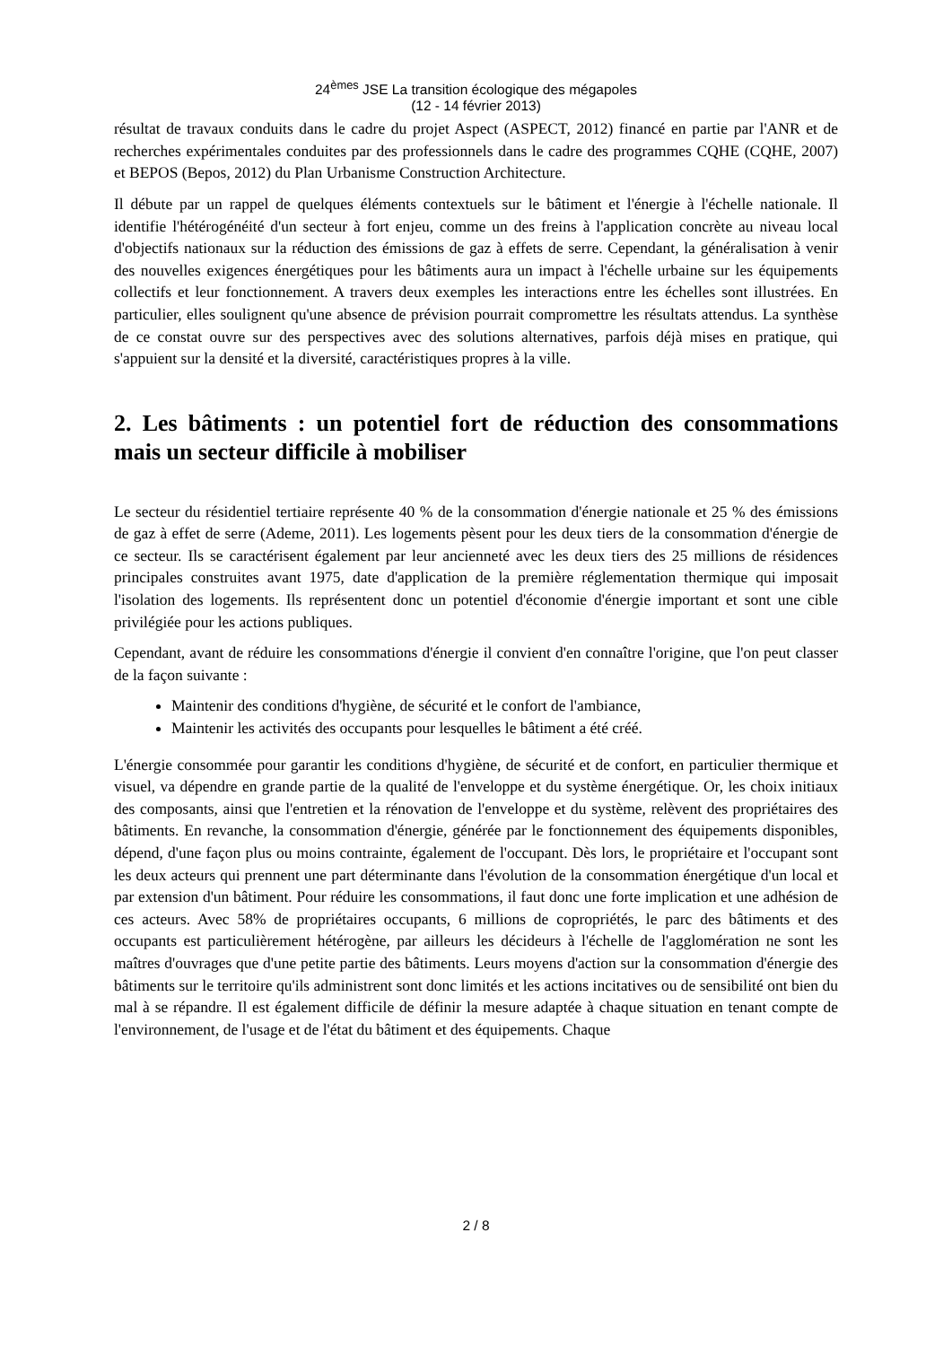24<sup>èmes</sup> JSE La transition écologique des mégapoles
(12 - 14 février 2013)
résultat de travaux conduits dans le cadre du projet Aspect (ASPECT, 2012) financé en partie par l'ANR et de recherches expérimentales conduites par des professionnels dans le cadre des programmes CQHE (CQHE, 2007) et BEPOS (Bepos, 2012) du Plan Urbanisme Construction Architecture.
Il débute par un rappel de quelques éléments contextuels sur le bâtiment et l'énergie à l'échelle nationale. Il identifie l'hétérogénéité d'un secteur à fort enjeu, comme un des freins à l'application concrète au niveau local d'objectifs nationaux sur la réduction des émissions de gaz à effets de serre. Cependant, la généralisation à venir des nouvelles exigences énergétiques pour les bâtiments aura un impact à l'échelle urbaine sur les équipements collectifs et leur fonctionnement. A travers deux exemples les interactions entre les échelles sont illustrées. En particulier, elles soulignent qu'une absence de prévision pourrait compromettre les résultats attendus. La synthèse de ce constat ouvre sur des perspectives avec des solutions alternatives, parfois déjà mises en pratique, qui s'appuient sur la densité et la diversité, caractéristiques propres à la ville.
2. Les bâtiments : un potentiel fort de réduction des consommations mais un secteur difficile à mobiliser
Le secteur du résidentiel tertiaire représente 40 % de la consommation d'énergie nationale et 25 % des émissions de gaz à effet de serre (Ademe, 2011). Les logements pèsent pour les deux tiers de la consommation d'énergie de ce secteur. Ils se caractérisent également par leur ancienneté avec les deux tiers des 25 millions de résidences principales construites avant 1975, date d'application de la première réglementation thermique qui imposait l'isolation des logements. Ils représentent donc un potentiel d'économie d'énergie important et sont une cible privilégiée pour les actions publiques.
Cependant, avant de réduire les consommations d'énergie il convient d'en connaître l'origine, que l'on peut classer de la façon suivante :
Maintenir des conditions d'hygiène, de sécurité et le confort de l'ambiance,
Maintenir les activités des occupants pour lesquelles le bâtiment a été créé.
L'énergie consommée pour garantir les conditions d'hygiène, de sécurité et de confort, en particulier thermique et visuel, va dépendre en grande partie de la qualité de l'enveloppe et du système énergétique. Or, les choix initiaux des composants, ainsi que l'entretien et la rénovation de l'enveloppe et du système, relèvent des propriétaires des bâtiments. En revanche, la consommation d'énergie, générée par le fonctionnement des équipements disponibles, dépend, d'une façon plus ou moins contrainte, également de l'occupant. Dès lors, le propriétaire et l'occupant sont les deux acteurs qui prennent une part déterminante dans l'évolution de la consommation énergétique d'un local et par extension d'un bâtiment. Pour réduire les consommations, il faut donc une forte implication et une adhésion de ces acteurs. Avec 58% de propriétaires occupants, 6 millions de copropriétés, le parc des bâtiments et des occupants est particulièrement hétérogène, par ailleurs les décideurs à l'échelle de l'agglomération ne sont les maîtres d'ouvrages que d'une petite partie des bâtiments. Leurs moyens d'action sur la consommation d'énergie des bâtiments sur le territoire qu'ils administrent sont donc limités et les actions incitatives ou de sensibilité ont bien du mal à se répandre. Il est également difficile de définir la mesure adaptée à chaque situation en tenant compte de l'environnement, de l'usage et de l'état du bâtiment et des équipements. Chaque
2 / 8